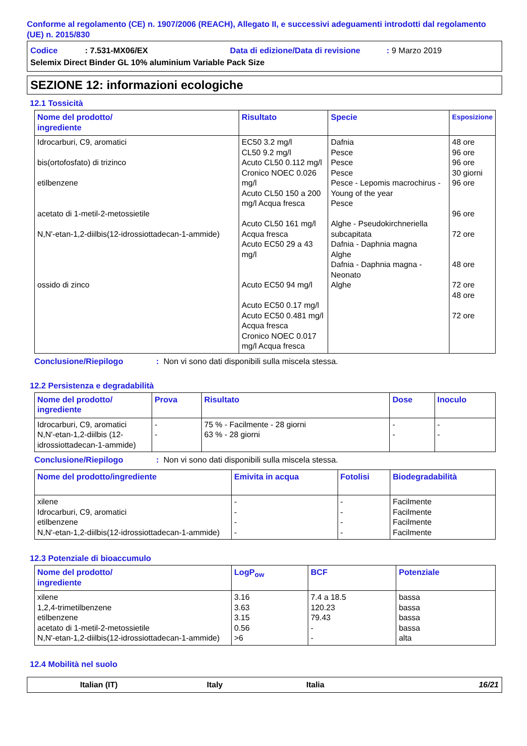Conforme al regolamento (CE) n. 1907/2006 (REACH), Allegato II, e successivi adeguamenti introdotti dal regolamento (UE) n. 2015/830
Codice: 7.531-MX06/EX Data di edizione/Data di revisione: 9 Marzo 2019
Selemix Direct Binder GL 10% aluminium Variable Pack Size
SEZIONE 12: informazioni ecologiche
12.1 Tossicità
| Nome del prodotto/ ingrediente | Risultato | Specie | Esposizione |
| --- | --- | --- | --- |
| Idrocarburi, C9, aromatici bis(ortofosfato) di trizinco etilbenzene acetato di 1-metil-2-metossietile N,N'-etan-1,2-diilbis(12-idrossiottadecan-1-ammide) ossido di zinco | EC50 3.2 mg/l CL50 9.2 mg/l Acuto CL50 0.112 mg/l Cronico NOEC 0.026 mg/l Acuto CL50 150 a 200 mg/l Acqua fresca Acuto CL50 161 mg/l Acqua fresca Acuto EC50 29 a 43 mg/l Acuto EC50 94 mg/l Acuto EC50 0.17 mg/l Acuto EC50 0.481 mg/l Acqua fresca Cronico NOEC 0.017 mg/l Acqua fresca | Dafnia Pesce Pesce Pesce Pesce - Lepomis macrochirus - Young of the year Pesce Alghe - Pseudokirchneriella subcapitata Dafnia - Daphnia magna Alghe Dafnia - Daphnia magna - Neonato Alghe | 48 ore 96 ore 96 ore 30 giorni 96 ore 96 ore 72 ore 48 ore 72 ore 48 ore 72 ore |
Conclusione/Riepilogo: Non vi sono dati disponibili sulla miscela stessa.
12.2 Persistenza e degradabilità
| Nome del prodotto/ ingrediente | Prova | Risultato | Dose | Inoculo |
| --- | --- | --- | --- | --- |
| Idrocarburi, C9, aromatici N,N'-etan-1,2-diilbis (12-idrossiottadecan-1-ammide) | - - | 75 % - Facilmente - 28 giorni 63 % - 28 giorni | - - | - - |
Conclusione/Riepilogo: Non vi sono dati disponibili sulla miscela stessa.
| Nome del prodotto/ingrediente | Emivita in acqua | Fotolisi | Biodegradabilità |
| --- | --- | --- | --- |
| xilene Idrocarburi, C9, aromatici etilbenzene N,N'-etan-1,2-diilbis(12-idrossiottadecan-1-ammide) | - - - - | - - - - | Facilmente Facilmente Facilmente Facilmente |
12.3 Potenziale di bioaccumulo
| Nome del prodotto/ ingrediente | LogP<sub>ow</sub> | BCF | Potenziale |
| --- | --- | --- | --- |
| xilene 1,2,4-trimetilbenzene etilbenzene acetato di 1-metil-2-metossietile N,N'-etan-1,2-diilbis(12-idrossiottadecan-1-ammide) | 3.16 3.63 3.15 0.56 >6 | 7.4 a 18.5 120.23 79.43 - - | bassa bassa bassa bassa alta |
12.4 Mobilità nel suolo
Italian (IT) Italy Italia 16/21